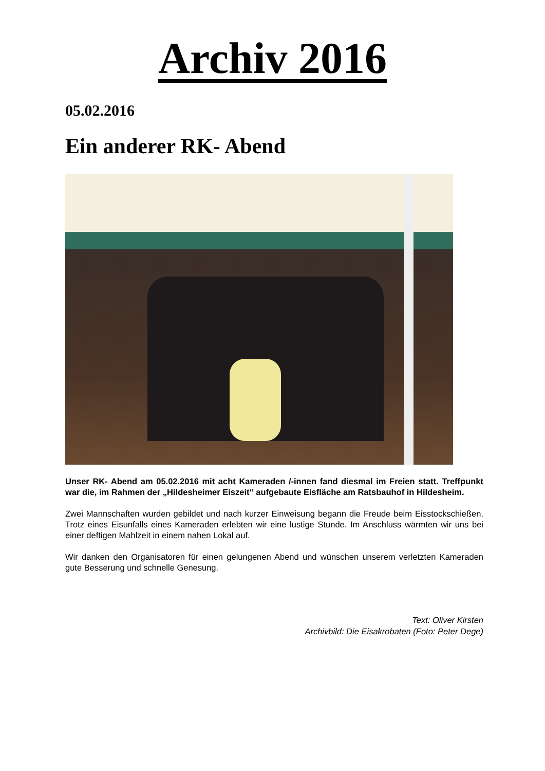Archiv 2016
05.02.2016
Ein anderer RK- Abend
Unser RK- Abend am 05.02.2016 mit acht Kameraden /-innen fand diesmal im Freien statt. Treffpunkt war die, im Rahmen der „Hildesheimer Eiszeit“ aufgebaute Eisfläche am Ratsbauhof in Hildesheim.
Zwei Mannschaften wurden gebildet und nach kurzer Einweisung begann die Freude beim Eisstockschießen. Trotz eines Eisunfalls eines Kameraden erlebten wir eine lustige Stunde. Im Anschluss wärmten wir uns bei einer deftigen Mahlzeit in einem nahen Lokal auf.
Wir danken den Organisatoren für einen gelungenen Abend und wünschen unserem verletzten Kameraden gute Besserung und schnelle Genesung.
Text: Oliver Kirsten
Archivbild: Die Eisakrobaten (Foto: Peter Dege)